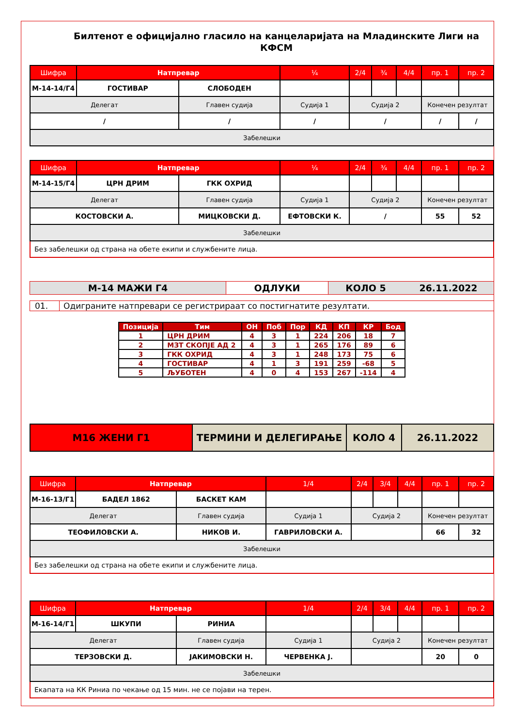Билтенот е официјално гласило на канцеларијата на Младинските Лиги на КФСМ
| Шифра | Натпревар | | ¼ | 2/4 | ¾ | 4/4 | пр. 1 | пр. 2 |
| --- | --- | --- | --- | --- | --- | --- | --- | --- |
| М-14-14/Г4 | ГОСТИВАР | СЛОБОДЕН | | | | | | |
| Делегат | | Главен судија | Судија 1 | Судија 2 | | | Конечен резултат | |
| / | | / | / | / | | | / | / |
| Забелешки | | | | | | | | |
| Шифра | Натпревар | | ¼ | 2/4 | ¾ | 4/4 | пр. 1 | пр. 2 |
| --- | --- | --- | --- | --- | --- | --- | --- | --- |
| М-14-15/Г4 | ЦРН ДРИМ | ГКК ОХРИД | | | | | | |
| Делегат | | Главен судија | Судија 1 | Судија 2 | | | Конечен резултат | |
| КОСТОВСКИ А. | | МИЦКОВСКИ Д. | ЕФТОВСКИ К. | / | | | 55 | 52 |
| Забелешки | | | | | | | | |
| Без забелешки од страна на обете екипи и службените лица. | | | | | | | | |
М-14 МАЖИ Г4 ОДЛУКИ КОЛО 5 26.11.2022
01. Одиграните натпревари се регистрираат со постигнатите резултати.
| Позиција | Тим | ОН | Поб | Пор | КД | КП | КР | Бод |
| --- | --- | --- | --- | --- | --- | --- | --- | --- |
| 1 | ЦРН ДРИМ | 4 | 3 | 1 | 224 | 206 | 18 | 7 |
| 2 | МЗТ СКОПЈЕ АД 2 | 4 | 3 | 1 | 265 | 176 | 89 | 6 |
| 3 | ГКК ОХРИД | 4 | 3 | 1 | 248 | 173 | 75 | 6 |
| 4 | ГОСТИВАР | 4 | 1 | 3 | 191 | 259 | -68 | 5 |
| 5 | ЉУБОТЕН | 4 | 0 | 4 | 153 | 267 | -114 | 4 |
М16 ЖЕНИ Г1 ТЕРМИНИ И ДЕЛЕГИРАЊЕ КОЛО 4 26.11.2022
| Шифра | Натпревар | | 1/4 | 2/4 | 3/4 | 4/4 | пр. 1 | пр. 2 |
| --- | --- | --- | --- | --- | --- | --- | --- | --- |
| М-16-13/Г1 | БАДЕЛ 1862 | БАСКЕТ КАМ | | | | | | |
| Делегат | | Главен судија | Судија 1 | Судија 2 | | | Конечен резултат | |
| ТЕОФИЛОВСКИ А. | | НИКОВ И. | ГАВРИЛОВСКИ А. | | | | 66 | 32 |
| Забелешки | | | | | | | | |
| Без забелешки од страна на обете екипи и службените лица. | | | | | | | | |
| Шифра | Натпревар | | 1/4 | 2/4 | 3/4 | 4/4 | пр. 1 | пр. 2 |
| --- | --- | --- | --- | --- | --- | --- | --- | --- |
| М-16-14/Г1 | ШКУПИ | РИНИА | | | | | | |
| Делегат | | Главен судија | Судија 1 | Судија 2 | | | Конечен резултат | |
| ТЕРЗОВСКИ Д. | | ЈАКИМОВСКИ Н. | ЧЕРВЕНКА Ј. | | | | 20 | 0 |
| Забелешки | | | | | | | | |
| Екапата на КК Риниа по чекање од 15 мин. не се појави на терен. | | | | | | | | |